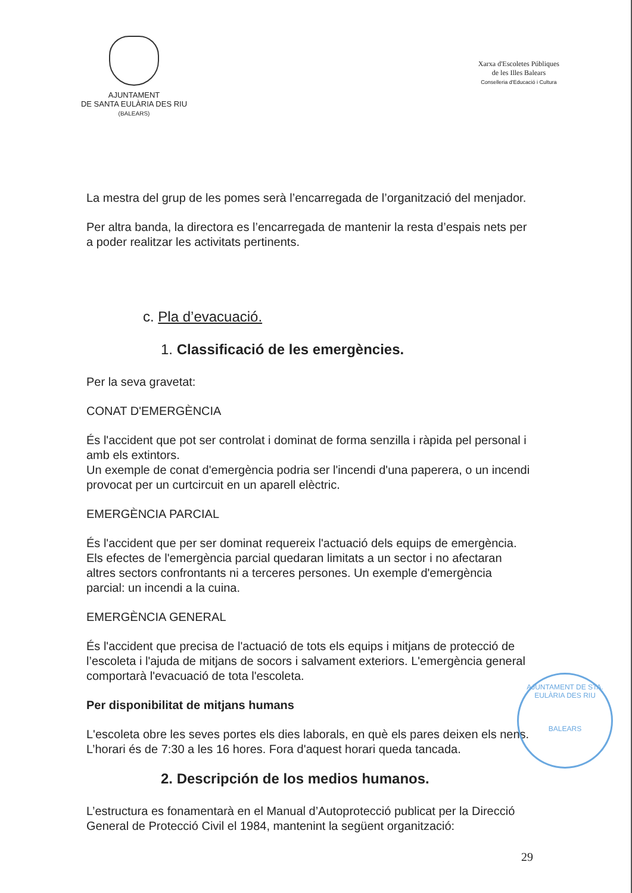AJUNTAMENT
DE SANTA EULÀRIA DES RIU
(BALEARS)
Xarxa d'Escoletes Públiques
de les Illes Balears
Conselleria d'Educació i Cultura
La mestra del grup de les pomes serà l’encarregada de l’organització del menjador.
Per altra banda, la directora es l’encarregada de mantenir la resta d’espais nets per a poder realitzar les activitats pertinents.
c. Pla d’evacuació.
1. Classificació de les emergències.
Per la seva gravetat:
CONAT D'EMERGÈNCIA
És l'accident que pot ser controlat i dominat de forma senzilla i ràpida pel personal i amb els extintors.
Un exemple de conat d'emergència podria ser l'incendi d'una paperera, o un incendi provocat per un curtcircuit en un aparell elèctric.
EMERGÈNCIA PARCIAL
És l'accident que per ser dominat requereix l'actuació dels equips de emergència. Els efectes de l'emergència parcial quedaran limitats a un sector i no afectaran altres sectors confrontants ni a terceres persones. Un exemple d'emergència parcial: un incendi a la cuina.
EMERGÈNCIA GENERAL
És l'accident que precisa de l'actuació de tots els equips i mitjans de protecció de l’escoleta i l'ajuda de mitjans de socors i salvament exteriors. L'emergència general comportarà l'evacuació de tota l'escoleta.
Per disponibilitat de mitjans humans
L'escoleta obre les seves portes els dies laborals, en què els pares deixen els nens. L’horari és de 7:30 a les 16 hores. Fora d'aquest horari queda tancada.
2. Descripción de los medios humanos.
L’estructura es fonamentarà en el Manual d’Autoprotecció publicat per la Direcció General de Protecció Civil el 1984, mantenint la següent organització:
AJUNTAMENT DE STA. EULÀRIA DES RIU
BALEARS
29